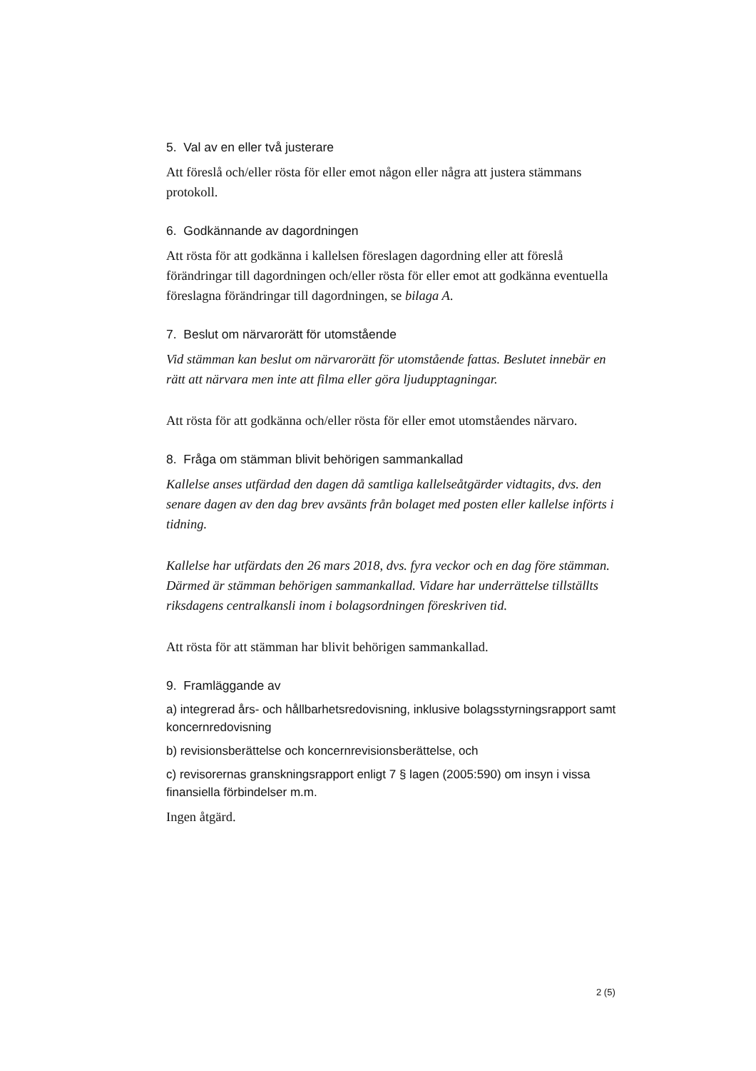5. Val av en eller två justerare
Att föreslå och/eller rösta för eller emot någon eller några att justera stämmans protokoll.
6. Godkännande av dagordningen
Att rösta för att godkänna i kallelsen föreslagen dagordning eller att föreslå förändringar till dagordningen och/eller rösta för eller emot att godkänna eventuella föreslagna förändringar till dagordningen, se bilaga A.
7. Beslut om närvarorätt för utomstående
Vid stämman kan beslut om närvarorätt för utomstående fattas. Beslutet innebär en rätt att närvara men inte att filma eller göra ljudupptagningar.
Att rösta för att godkänna och/eller rösta för eller emot utomståendes närvaro.
8. Fråga om stämman blivit behörigen sammankallad
Kallelse anses utfärdad den dagen då samtliga kallelseåtgärder vidtagits, dvs. den senare dagen av den dag brev avsänts från bolaget med posten eller kallelse införts i tidning.
Kallelse har utfärdats den 26 mars 2018, dvs. fyra veckor och en dag före stämman. Därmed är stämman behörigen sammankallad. Vidare har underrättelse tillställts riksdagens centralkansli inom i bolagsordningen föreskriven tid.
Att rösta för att stämman har blivit behörigen sammankallad.
9. Framläggande av
a) integrerad års- och hållbarhetsredovisning, inklusive bolagsstyrningsrapport samt koncernredovisning
b) revisionsberättelse och koncernrevisionsberättelse, och
c) revisorernas granskningsrapport enligt 7 § lagen (2005:590) om insyn i vissa finansiella förbindelser m.m.
Ingen åtgärd.
2 (5)